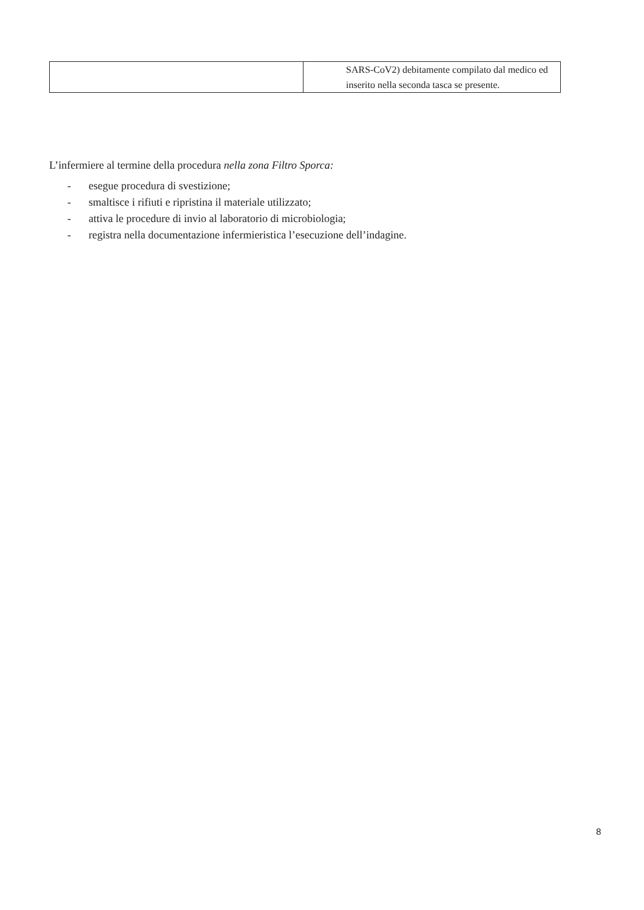| | SARS-CoV2) debitamente compilato dal medico ed inserito nella seconda tasca se presente. |
L’infermiere al termine della procedura nella zona Filtro Sporca:
- esegue procedura di svestizione;
- smaltisce i rifiuti e ripristina il materiale utilizzato;
- attiva le procedure di invio al laboratorio di microbiologia;
- registra nella documentazione infermieristica l’esecuzione dell’indagine.
8